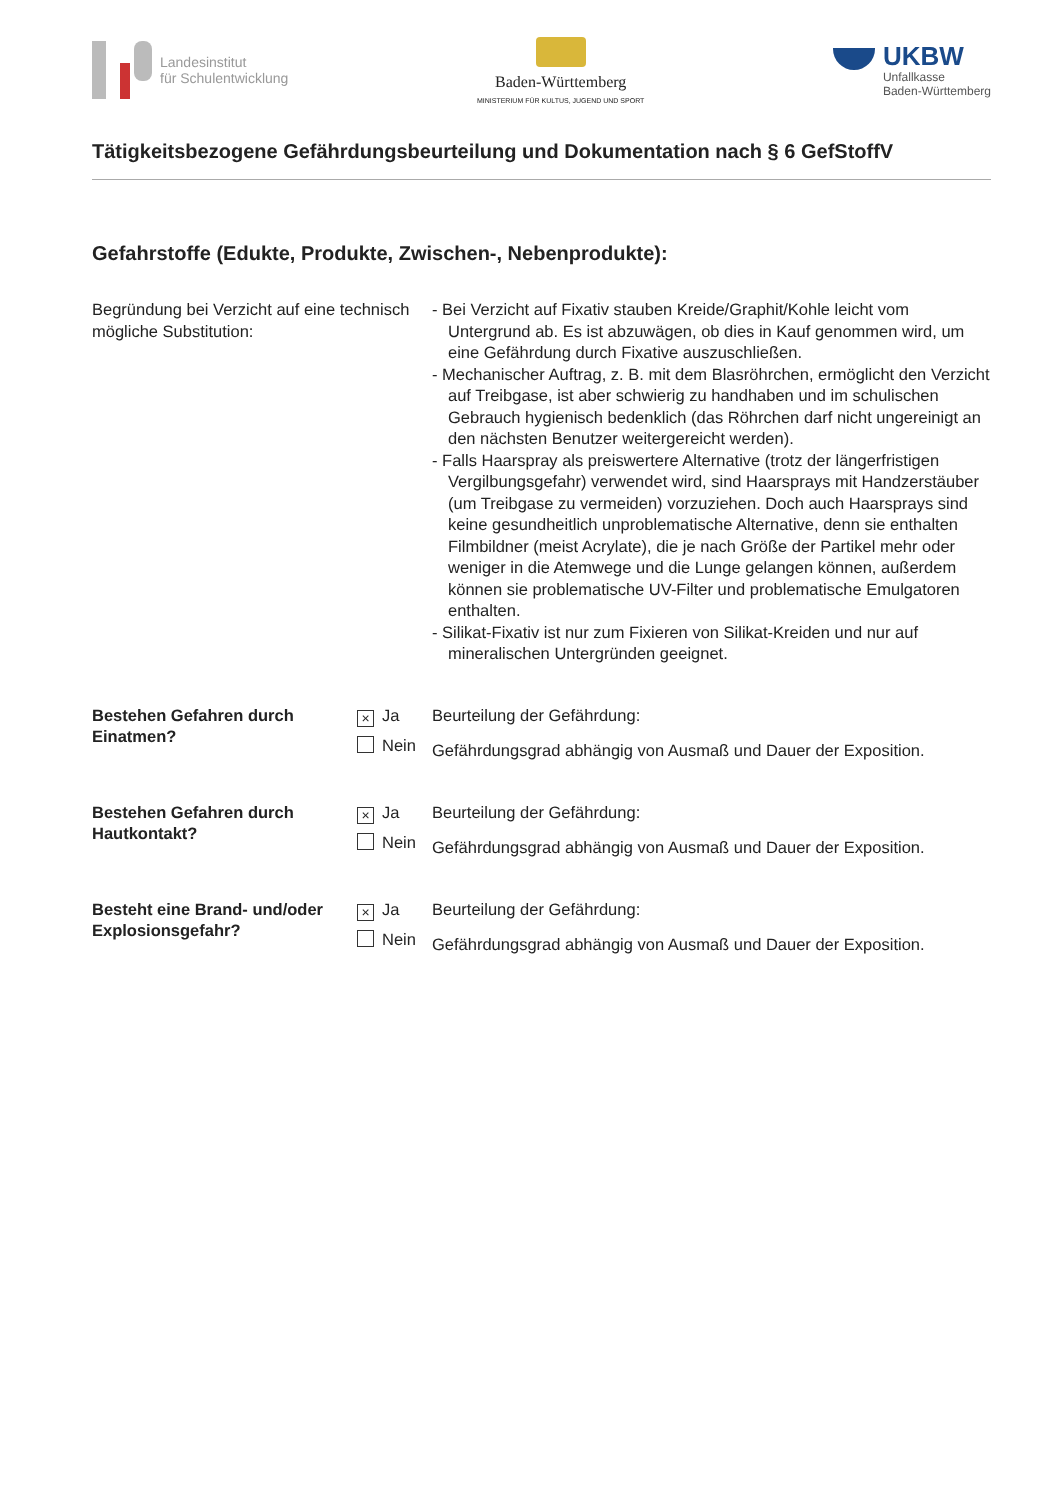Landesinstitut
für Schulentwicklung
Baden-Württemberg
MINISTERIUM FÜR KULTUS, JUGEND UND SPORT
UKBW
Unfallkasse
Baden-Württemberg
Tätigkeitsbezogene Gefährdungsbeurteilung und Dokumentation nach § 6 GefStoffV
Gefahrstoffe (Edukte, Produkte, Zwischen-, Nebenprodukte):
Begründung bei Verzicht auf eine technisch mögliche Substitution:
- Bei Verzicht auf Fixativ stauben Kreide/Graphit/Kohle leicht vom Untergrund ab. Es ist abzuwägen, ob dies in Kauf genommen wird, um eine Gefährdung durch Fixative auszuschließen.
- Mechanischer Auftrag, z. B. mit dem Blasröhrchen, ermöglicht den Verzicht auf Treibgase, ist aber schwierig zu handhaben und im schulischen Gebrauch hygienisch bedenklich (das Röhrchen darf nicht ungereinigt an den nächsten Benutzer weitergereicht werden).
- Falls Haarspray als preiswertere Alternative (trotz der längerfristigen Vergilbungsgefahr) verwendet wird, sind Haarsprays mit Handzerstäuber (um Treibgase zu vermeiden) vorzuziehen. Doch auch Haarsprays sind keine gesundheitlich unproblematische Alternative, denn sie enthalten Filmbildner (meist Acrylate), die je nach Größe der Partikel mehr oder weniger in die Atemwege und die Lunge gelangen können, außerdem können sie problematische UV-Filter und problematische Emulgatoren enthalten.
- Silikat-Fixativ ist nur zum Fixieren von Silikat-Kreiden und nur auf mineralischen Untergründen geeignet.
Bestehen Gefahren durch Einatmen?
× Ja
Nein
Beurteilung der Gefährdung:
Gefährdungsgrad abhängig von Ausmaß und Dauer der Exposition.
Bestehen Gefahren durch Hautkontakt?
× Ja
Nein
Beurteilung der Gefährdung:
Gefährdungsgrad abhängig von Ausmaß und Dauer der Exposition.
Besteht eine Brand- und/oder Explosionsgefahr?
× Ja
Nein
Beurteilung der Gefährdung:
Gefährdungsgrad abhängig von Ausmaß und Dauer der Exposition.